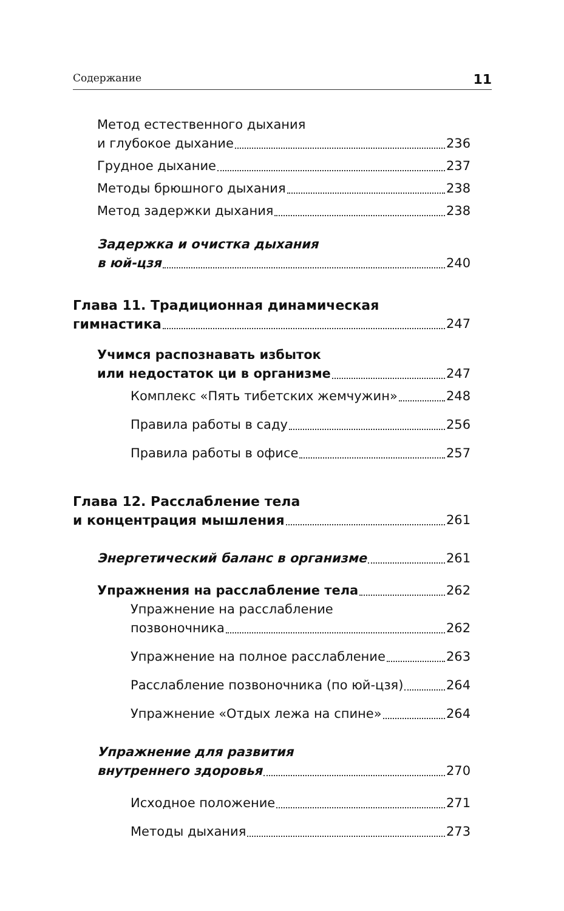Содержание 11
Метод естественного дыхания
и глубокое дыхание 236
Грудное дыхание 237
Методы брюшного дыхания 238
Метод задержки дыхания 238
Задержка и очистка дыхания
в юй-цзя 240
Глава 11. Традиционная динамическая
гимнастика 247
Учимся распознавать избыток
или недостаток ци в организме 247
Комплекс «Пять тибетских жемчужин» 248
Правила работы в саду 256
Правила работы в офисе 257
Глава 12. Расслабление тела
и концентрация мышления 261
Энергетический баланс в организме 261
Упражнения на расслабление тела 262
Упражнение на расслабление
позвоночника 262
Упражнение на полное расслабление 263
Расслабление позвоночника (по юй-цзя) 264
Упражнение «Отдых лежа на спине» 264
Упражнение для развития
внутреннего здоровья 270
Исходное положение 271
Методы дыхания 273